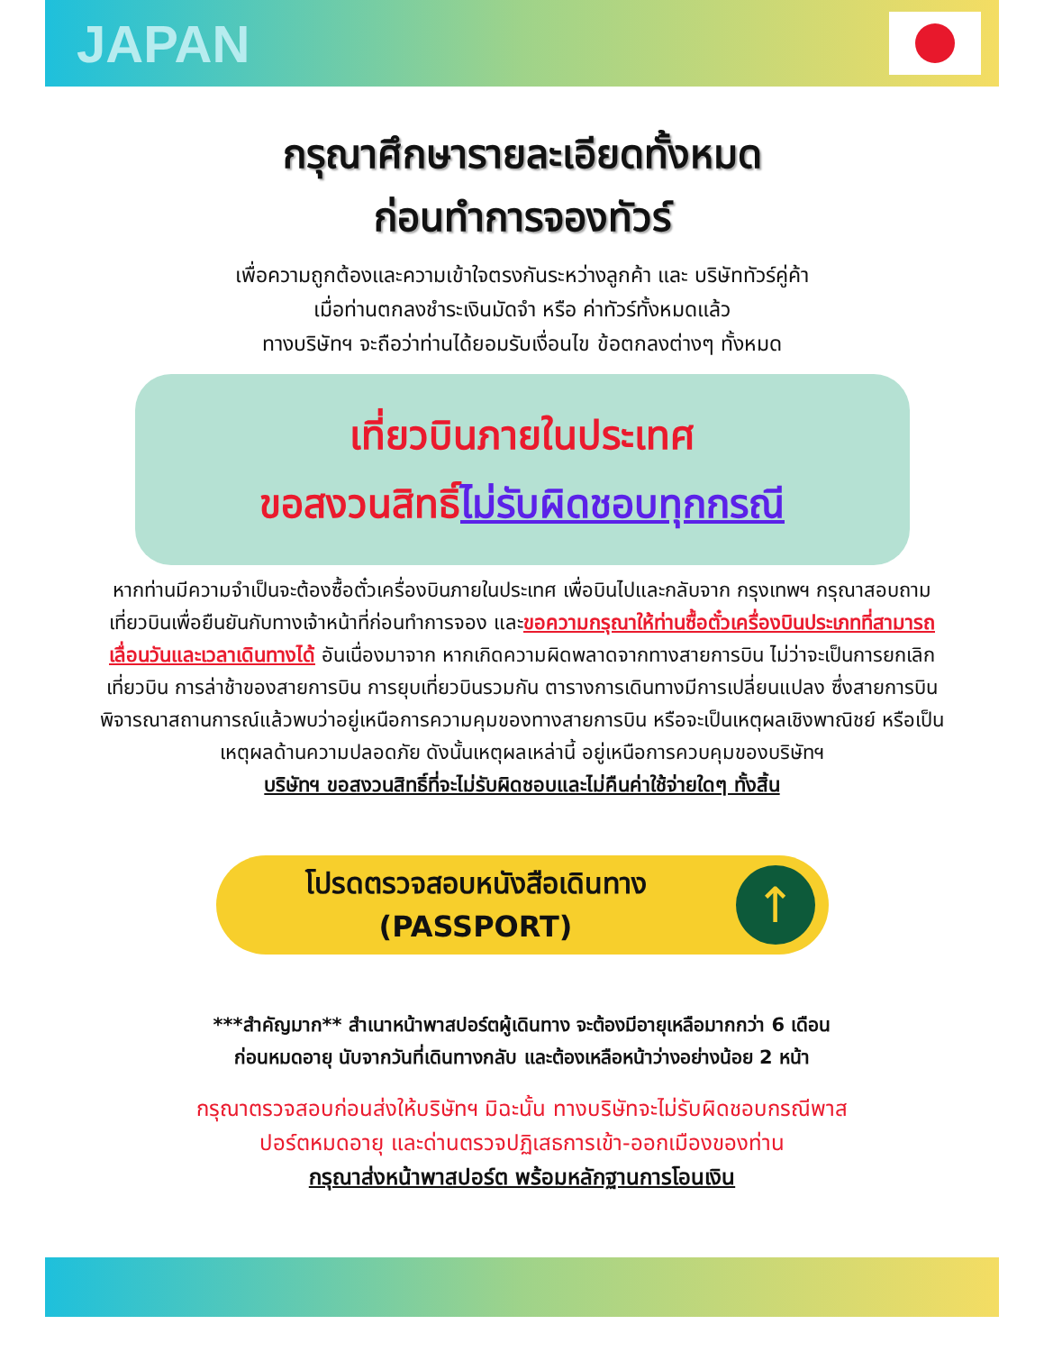JAPAN
กรุณาศึกษารายละเอียดทั้งหมด
ก่อนทำการจองทัวร์
เพื่อความถูกต้องและความเข้าใจตรงกันระหว่างลูกค้า และ บริษัททัวร์คู่ค้า
เมื่อท่านตกลงชำระเงินมัดจำ หรือ ค่าทัวร์ทั้งหมดแล้ว
ทางบริษัทฯ จะถือว่าท่านได้ยอมรับเงื่อนไข ข้อตกลงต่างๆ ทั้งหมด
เที่ยวบินภายในประเทศ
ขอสงวนสิทธิ์ไม่รับผิดชอบทุกกรณี
หากท่านมีความจำเป็นจะต้องซื้อตั๋วเครื่องบินภายในประเทศ เพื่อบินไปและกลับจาก กรุงเทพฯ กรุณาสอบถามเที่ยวบินเพื่อยืนยันกับทางเจ้าหน้าที่ก่อนทำการจอง และขอความกรุณาให้ท่านซื้อตั๋วเครื่องบินประเภทที่สามารถเลื่อนวันและเวลาเดินทางได้ อันเนื่องมาจาก หากเกิดความผิดพลาดจากทางสายการบิน ไม่ว่าจะเป็นการยกเลิกเที่ยวบิน การล่าช้าของสายการบิน การยุบเที่ยวบินรวมกัน ตารางการเดินทางมีการเปลี่ยนแปลง ซึ่งสายการบินพิจารณาสถานการณ์แล้วพบว่าอยู่เหนือการความคุมของทางสายการบิน หรือจะเป็นเหตุผลเชิงพาณิชย์ หรือเป็นเหตุผลด้านความปลอดภัย ดังนั้นเหตุผลเหล่านี้ อยู่เหนือการควบคุมของบริษัทฯ
บริษัทฯ ขอสงวนสิทธิ์ที่จะไม่รับผิดชอบและไม่คืนค่าใช้จ่ายใดๆ ทั้งสิ้น
โปรดตรวจสอบหนังสือเดินทาง
(PASSPORT)
↑
***สำคัญมาก** สำเนาหน้าพาสปอร์ตผู้เดินทาง จะต้องมีอายุเหลือมากกว่า 6 เดือน
ก่อนหมดอายุ นับจากวันที่เดินทางกลับ และต้องเหลือหน้าว่างอย่างน้อย 2 หน้า
กรุณาตรวจสอบก่อนส่งให้บริษัทฯ มิฉะนั้น ทางบริษัทจะไม่รับผิดชอบกรณีพาส
ปอร์ตหมดอายุ และด่านตรวจปฏิเสธการเข้า-ออกเมืองของท่าน
กรุณาส่งหน้าพาสปอร์ต พร้อมหลักฐานการโอนเงิน